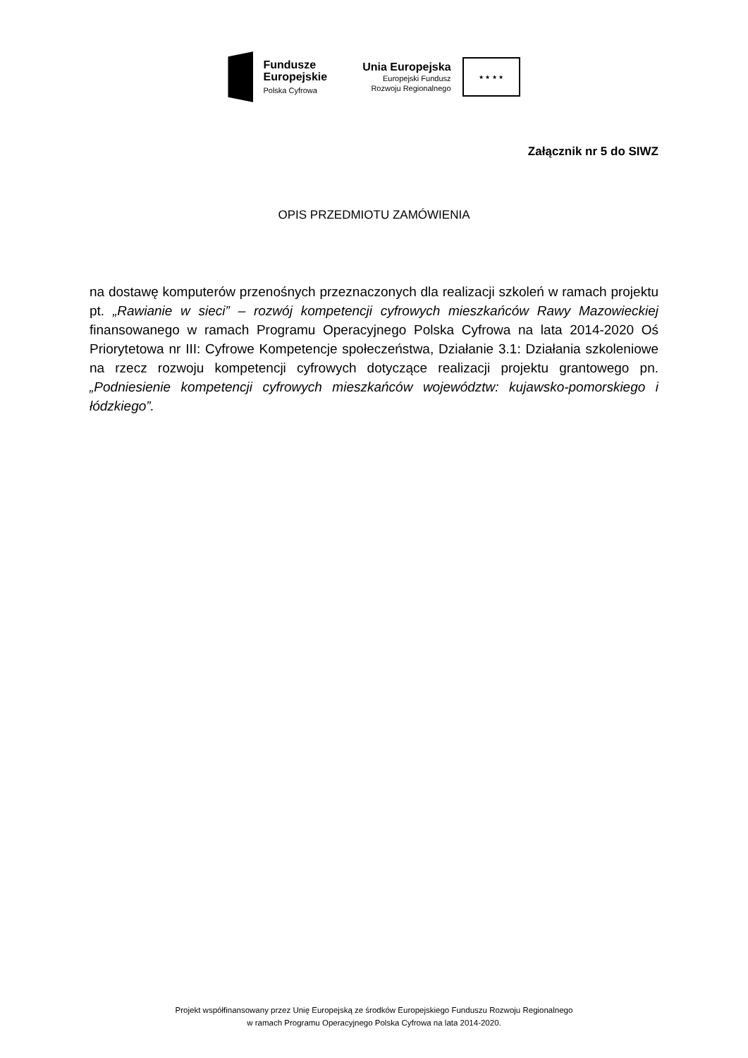Fundusze
Europejskie
Polska Cyfrowa
Unia Europejska
Europejski Fundusz
Rozwoju Regionalnego
★ ★ ★ ★
Załącznik nr 5 do SIWZ
OPIS PRZEDMIOTU ZAMÓWIENIA
na dostawę komputerów przenośnych przeznaczonych dla realizacji szkoleń w ramach projektu pt. „Rawianie w sieci” – rozwój kompetencji cyfrowych mieszkańców Rawy Mazowieckiej finansowanego w ramach Programu Operacyjnego Polska Cyfrowa na lata 2014-2020 Oś Priorytetowa nr III: Cyfrowe Kompetencje społeczeństwa, Działanie 3.1: Działania szkoleniowe na rzecz rozwoju kompetencji cyfrowych dotyczące realizacji projektu grantowego pn. „Podniesienie kompetencji cyfrowych mieszkańców województw: kujawsko-pomorskiego i łódzkiego”.
Projekt współfinansowany przez Unię Europejską ze środków Europejskiego Funduszu Rozwoju Regionalnego
w ramach Programu Operacyjnego Polska Cyfrowa na lata 2014-2020.